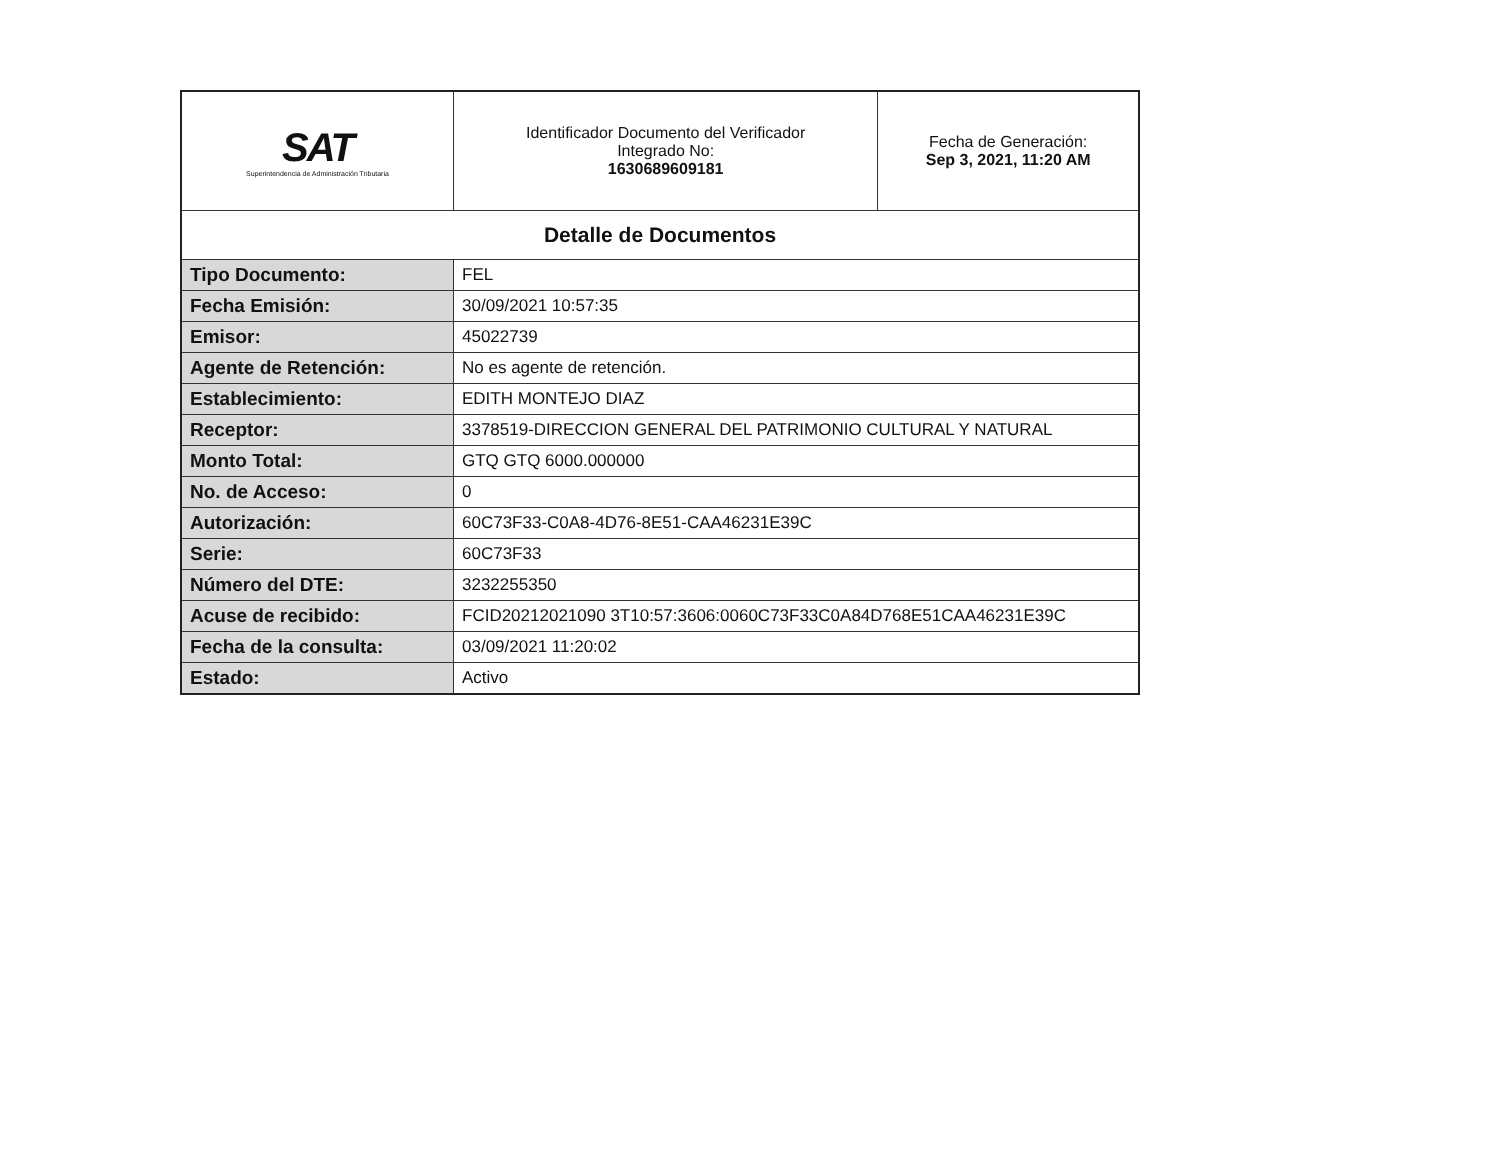| SAT Superintendencia de Administración Tributaria | Identificador Documento del Verificador Integrado No: 1630689609181 | Fecha de Generación: Sep 3, 2021, 11:20 AM |
| Detalle de Documentos | | |
| Tipo Documento: | FEL | |
| Fecha Emisión: | 30/09/2021 10:57:35 | |
| Emisor: | 45022739 | |
| Agente de Retención: | No es agente de retención. | |
| Establecimiento: | EDITH MONTEJO DIAZ | |
| Receptor: | 3378519-DIRECCION GENERAL DEL PATRIMONIO CULTURAL Y NATURAL | |
| Monto Total: | GTQ GTQ 6000.000000 | |
| No. de Acceso: | 0 | |
| Autorización: | 60C73F33-C0A8-4D76-8E51-CAA46231E39C | |
| Serie: | 60C73F33 | |
| Número del DTE: | 3232255350 | |
| Acuse de recibido: | FCID20212021090 3T10:57:3606:0060C73F33C0A84D768E51CAA46231E39C | |
| Fecha de la consulta: | 03/09/2021 11:20:02 | |
| Estado: | Activo | |